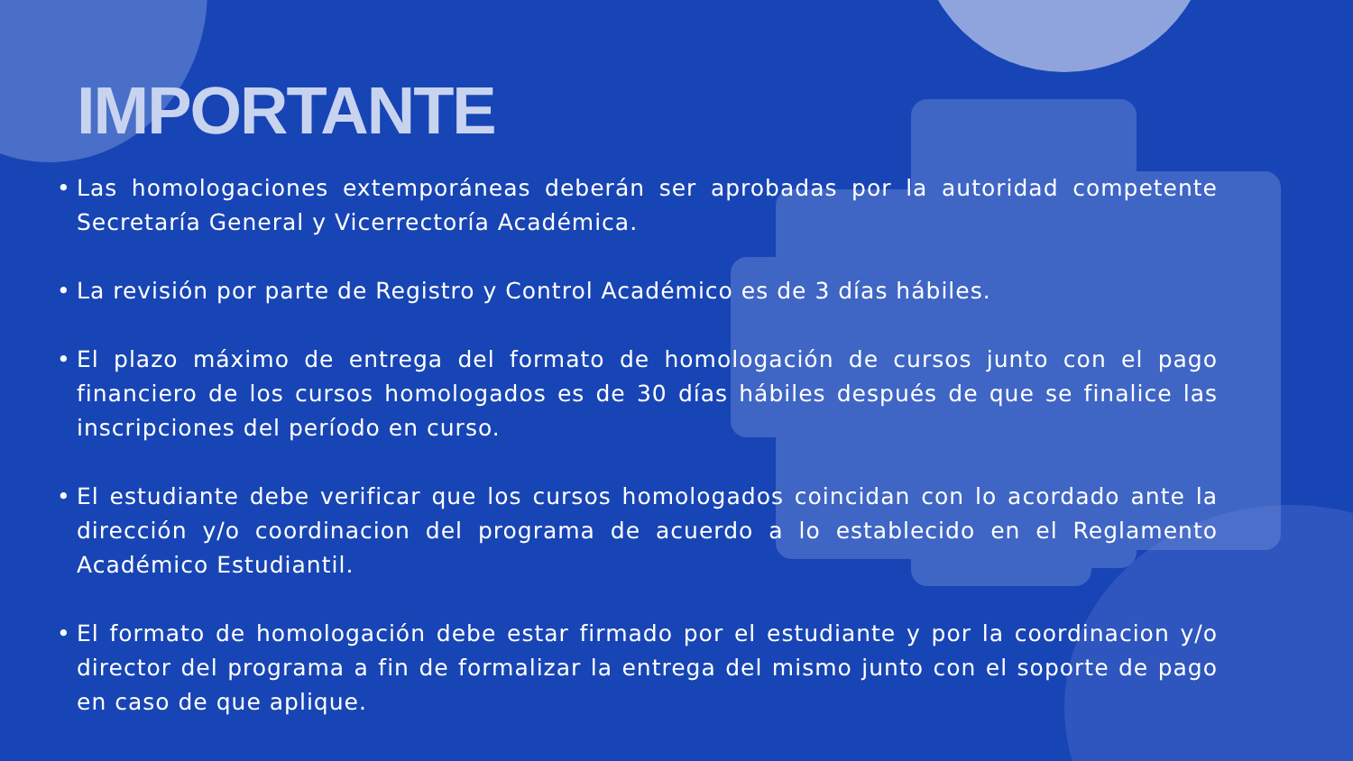IMPORTANTE
• Las homologaciones extemporáneas deberán ser aprobadas por la autoridad competente Secretaría General y Vicerrectoría Académica.
• La revisión por parte de Registro y Control Académico es de 3 días hábiles.
• El plazo máximo de entrega del formato de homologación de cursos junto con el pago financiero de los cursos homologados es de 30 días hábiles después de que se finalice las inscripciones del período en curso.
• El estudiante debe verificar que los cursos homologados coincidan con lo acordado ante la dirección y/o coordinacion del programa de acuerdo a lo establecido en el Reglamento Académico Estudiantil.
• El formato de homologación debe estar firmado por el estudiante y por la coordinacion y/o director del programa a fin de formalizar la entrega del mismo junto con el soporte de pago en caso de que aplique.